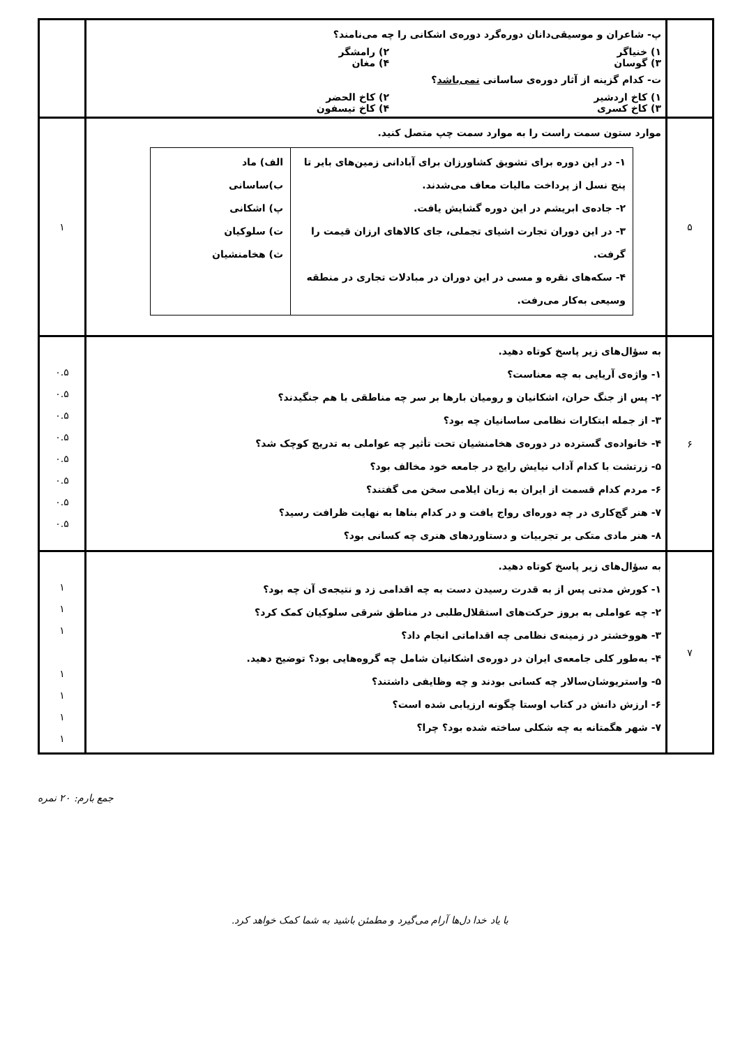| | پ- شاعران و موسیقی‌دانان دوره‌گرد دوره‌ی اشکانی را چه می‌نامند؟ ۱) خنیاگر ۲) رامشگر ۳) گوسان ۴) مغان ت- کدام گزینه از آثار دوره‌ی ساسانی نمی‌باشد ؟ ۱) کاخ اردشیر ۲) کاخ الحضر ۳) کاخ کسری ۴) کاخ تیسفون | |
| ۵ | موارد ستون سمت راست را به موارد سمت چپ متصل کنید. / ۱- در این دوره برای تشویق کشاورزان برای آبادانی زمین‌های بایر تا پنج نسل از پرداخت مالیات معاف می‌شدند. ۲- جاده‌ی ابریشم در این دوره گشایش یافت. ۳- در این دوران تجارت اشیای تجملی، جای کالاهای ارزان قیمت را گرفت. ۴- سکه‌های نقره و مسی در این دوران در مبادلات تجاری در منطقه وسیعی به‌کار می‌رفت. / الف) ماد ب)ساسانی پ) اشکانی ت) سلوکیان ث) هخامنشیان / | ۱ |
| ۶ | به سؤال‌های زیر پاسخ کوتاه دهید. ۱- واژه‌ی آریایی به چه معناست؟ ۲- پس از جنگ حران، اشکانیان و رومیان بارها بر سر چه مناطقی با هم جنگیدند؟ ۳- از جمله ابتکارات نظامی ساسانیان چه بود؟ ۴- خانواده‌ی گسترده در دوره‌ی هخامنشیان تحت تأثیر چه عواملی به تدریج کوچک شد؟ ۵- زرتشت با کدام آداب نیایش رایج در جامعه خود مخالف بود؟ ۶- مردم کدام قسمت از ایران به زبان ایلامی سخن می گفتند؟ ۷- هنر گچ‌کاری در چه دوره‌ای رواج یافت و در کدام بناها به نهایت ظرافت رسید؟ ۸- هنر مادی متکی بر تجربیات و دستاوردهای هنری چه کسانی بود؟ | ۰.۵ ۰.۵ ۰.۵ ۰.۵ ۰.۵ ۰.۵ ۰.۵ ۰.۵ |
| ۷ | به سؤال‌های زیر پاسخ کوتاه دهید. ۱- کورش مدتی پس از به قدرت رسیدن دست به چه اقدامی زد و نتیجه‌ی آن چه بود؟ ۲- چه عواملی به بروز حرکت‌های استقلال‌طلبی در مناطق شرقی سلوکیان کمک کرد؟ ۳- هووخشتر در زمینه‌ی نظامی چه اقداماتی انجام داد؟ ۴- به‌طور کلی جامعه‌ی ایران در دوره‌ی اشکانیان شامل چه گروه‌هایی بود؟ توضیح دهید. ۵- واستریوشان‌سالار چه کسانی بودند و چه وظایفی داشتند؟ ۶- ارزش دانش در کتاب اوستا چگونه ارزیابی شده است؟ ۷- شهر هگمتانه به چه شکلی ساخته شده بود؟ چرا؟ | ۱ ۱ ۱ ۱ ۱ ۱ ۱ |
جمع بارم: ۲۰ نمره
با یاد خدا دل‌ها آرام می‌گیرد و مطمئن باشید به شما کمک خواهد کرد.